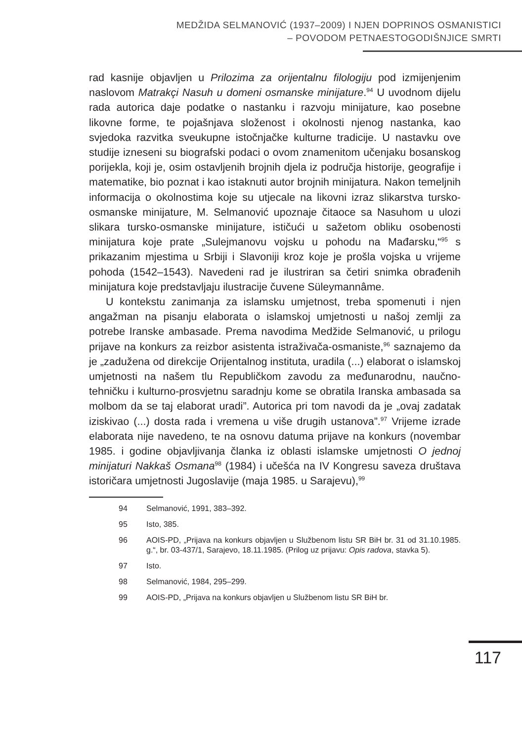MEDŽIDA SELMANOVIĆ (1937–2009) I NJEN DOPRINOS OSMANISTICI
– POVODOM PETNAESTOGODIŠNJICE SMRTI
rad kasnije objavljen u Prilozima za orijentalnu filologiju pod izmijenjenim naslovom Matrakçi Nasuh u domeni osmanske minijature.<sup>94</sup> U uvodnom dijelu rada autorica daje podatke o nastanku i razvoju minijature, kao posebne likovne forme, te pojašnjava složenost i okolnosti njenog nastanka, kao svjedoka razvitka sveukupne istočnjačke kulturne tradicije. U nastavku ove studije izneseni su biografski podaci o ovom znamenitom učenjaku bosanskog porijekla, koji je, osim ostavljenih brojnih djela iz područja historije, geografije i matematike, bio poznat i kao istaknuti autor brojnih minijatura. Nakon temeljnih informacija o okolnostima koje su utjecale na likovni izraz slikarstva tursko-osmanske minijature, M. Selmanović upoznaje čitaoce sa Nasuhom u ulozi slikara tursko-osmanske minijature, ističući u sažetom obliku osobenosti minijatura koje prate „Sulejmanovu vojsku u pohodu na Mađarsku,“<sup>95</sup> s prikazanim mjestima u Srbiji i Slavoniji kroz koje je prošla vojska u vrijeme pohoda (1542–1543). Navedeni rad je ilustriran sa četiri snimka obrađenih minijatura koje predstavljaju ilustracije čuvene Süleymannâme.
U kontekstu zanimanja za islamsku umjetnost, treba spomenuti i njen angažman na pisanju elaborata o islamskoj umjetnosti u našoj zemlji za potrebe Iranske ambasade. Prema navodima Medžide Selmanović, u prilogu prijave na konkurs za reizbor asistenta istraživača-osmaniste,<sup>96</sup> saznajemo da je „zadužena od direkcije Orijentalnog instituta, uradila (...) elaborat o islamskoj umjetnosti na našem tlu Republičkom zavodu za međunarodnu, naučno-tehničku i kulturno-prosvjetnu saradnju kome se obratila Iranska ambasada sa molbom da se taj elaborat uradi”. Autorica pri tom navodi da je „ovaj zadatak iziskivao (...) dosta rada i vremena u više drugih ustanova”.<sup>97</sup> Vrijeme izrade elaborata nije navedeno, te na osnovu datuma prijave na konkurs (novembar 1985. i godine objavljivanja članka iz oblasti islamske umjetnosti O jednoj minijaturi Nakkaš Osmana<sup>98</sup> (1984) i učešća na IV Kongresu saveza društava istoričara umjetnosti Jugoslavije (maja 1985. u Sarajevu),<sup>99</sup>
94 Selmanović, 1991, 383–392.
95 Isto, 385.
96 AOIS-PD, „Prijava na konkurs objavljen u Službenom listu SR BiH br. 31 od 31.10.1985. g.“, br. 03-437/1, Sarajevo, 18.11.1985. (Prilog uz prijavu: Opis radova, stavka 5).
97 Isto.
98 Selmanović, 1984, 295–299.
99 AOIS-PD, „Prijava na konkurs objavljen u Službenom listu SR BiH br.
117